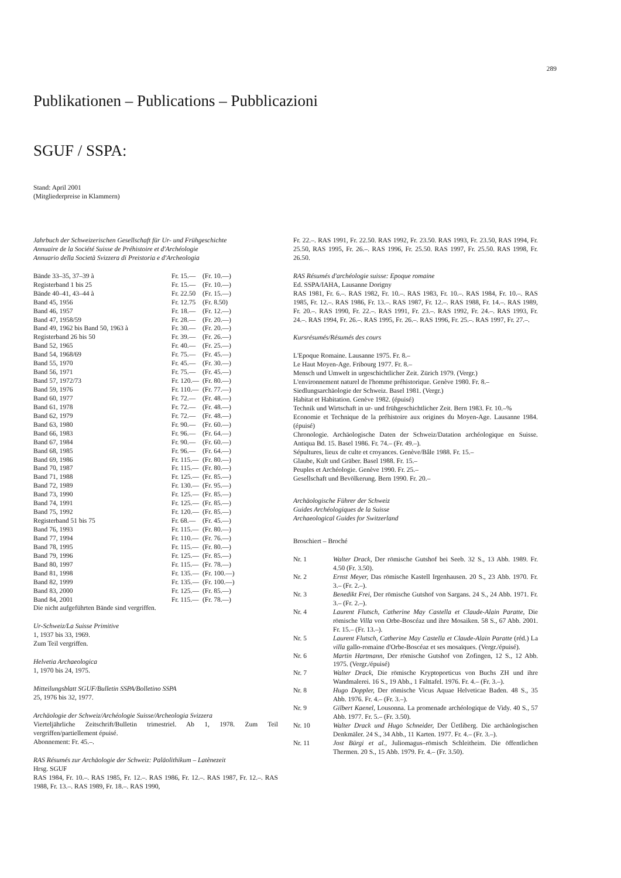289
Publikationen – Publications – Pubblicazioni
SGUF / SSPA:
Stand: April 2001
(Mitgliederpreise in Klammern)
Jahrbuch der Schweizerischen Gesellschaft für Ur- und Frühgeschichte
Annuaire de la Société Suisse de Préhistoire et d'Archéologie
Annuario della Società Svizzera di Preistoria e d'Archeologia
| Bände 33–35, 37–39 à | Fr. 15.— | (Fr. 10.—) |
| Registerband 1 bis 25 | Fr. 15.— | (Fr. 10.—) |
| Bände 40–41, 43–44 à | Fr. 22.50 | (Fr. 15.—) |
| Band 45, 1956 | Fr. 12.75 | (Fr. 8.50) |
| Band 46, 1957 | Fr. 18.— | (Fr. 12.—) |
| Band 47, 1958/59 | Fr. 28.— | (Fr. 20.—) |
| Band 49, 1962 bis Band 50, 1963 à | Fr. 30.— | (Fr. 20.—) |
| Registerband 26 bis 50 | Fr. 39.— | (Fr. 26.—) |
| Band 52, 1965 | Fr. 40.— | (Fr. 25.—) |
| Band 54, 1968/69 | Fr. 75.— | (Fr. 45.—) |
| Band 55, 1970 | Fr. 45.— | (Fr. 30.—) |
| Band 56, 1971 | Fr. 75.— | (Fr. 45.—) |
| Band 57, 1972/73 | Fr. 120.— | (Fr. 80.—) |
| Band 59, 1976 | Fr. 110.— | (Fr. 77.—) |
| Band 60, 1977 | Fr. 72.— | (Fr. 48.—) |
| Band 61, 1978 | Fr. 72.— | (Fr. 48.—) |
| Band 62, 1979 | Fr. 72.— | (Fr. 48.—) |
| Band 63, 1980 | Fr. 90.— | (Fr. 60.—) |
| Band 66, 1983 | Fr. 96.— | (Fr. 64.—) |
| Band 67, 1984 | Fr. 90.— | (Fr. 60.—) |
| Band 68, 1985 | Fr. 96.— | (Fr. 64.—) |
| Band 69, 1986 | Fr. 115.— | (Fr. 80.—) |
| Band 70, 1987 | Fr. 115.— | (Fr. 80.—) |
| Band 71, 1988 | Fr. 125.— | (Fr. 85.—) |
| Band 72, 1989 | Fr. 130.— | (Fr. 95.—) |
| Band 73, 1990 | Fr. 125.— | (Fr. 85.—) |
| Band 74, 1991 | Fr. 125.— | (Fr. 85.—) |
| Band 75, 1992 | Fr. 120.— | (Fr. 85.—) |
| Registerband 51 bis 75 | Fr. 68.— | (Fr. 45.—) |
| Band 76, 1993 | Fr. 115.— | (Fr. 80.—) |
| Band 77, 1994 | Fr. 110.— | (Fr. 76.—) |
| Band 78, 1995 | Fr. 115.— | (Fr. 80.—) |
| Band 79, 1996 | Fr. 125.— | (Fr. 85.—) |
| Band 80, 1997 | Fr. 115.— | (Fr. 78.—) |
| Band 81, 1998 | Fr. 135.— | (Fr. 100.—) |
| Band 82, 1999 | Fr. 135.— | (Fr. 100.—) |
| Band 83, 2000 | Fr. 125.— | (Fr. 85.—) |
| Band 84, 2001 | Fr. 115.— | (Fr. 78.—) |
Die nicht aufgeführten Bände sind vergriffen.
Ur-Schweiz/La Suisse Primitive
1, 1937 bis 33, 1969.
Zum Teil vergriffen.
Helvetia Archaeologica
1, 1970 bis 24, 1975.
Mitteilungsblatt SGUF/Bulletin SSPA/Bolletino SSPA
25, 1976 bis 32, 1977.
Archäologie der Schweiz/Archéologie Suisse/Archeologia Svizzera
Vierteljährliche Zeitschrift/Bulletin trimestriel. Ab 1, 1978. Zum Teil vergriffen/partiellement épuisé.
Abonnement: Fr. 45.–.
RAS Résumés zur Archäologie der Schweiz: Paläolithikum – Latènezeit
Hrsg. SGUF
RAS 1984, Fr. 10.–. RAS 1985, Fr. 12.–. RAS 1986, Fr. 12.–. RAS 1987, Fr. 12.–. RAS 1988, Fr. 13.–. RAS 1989, Fr. 18.–. RAS 1990,
Fr. 22.–. RAS 1991, Fr. 22.50. RAS 1992, Fr. 23.50. RAS 1993, Fr. 23.50, RAS 1994, Fr. 25.50, RAS 1995, Fr. 26.–. RAS 1996, Fr. 25.50. RAS 1997, Fr. 25.50. RAS 1998, Fr. 26.50.
RAS Résumés d'archéologie suisse: Epoque romaine
Ed. SSPA/IAHA, Lausanne Dorigny
RAS 1981, Fr. 6.–. RAS 1982, Fr. 10.–. RAS 1983, Fr. 10.–. RAS 1984, Fr. 10.–. RAS 1985, Fr. 12.–. RAS 1986, Fr. 13.–. RAS 1987, Fr. 12.–. RAS 1988, Fr. 14.–. RAS 1989, Fr. 20.–. RAS 1990, Fr. 22.–. RAS 1991, Fr. 23.–. RAS 1992, Fr. 24.–. RAS 1993, Fr. 24.–. RAS 1994, Fr. 26.–. RAS 1995, Fr. 26.–. RAS 1996, Fr. 25.–. RAS 1997, Fr. 27.–.
Kursrésumés/Résumés des cours
L'Epoque Romaine. Lausanne 1975. Fr. 8.–
Le Haut Moyen-Age. Fribourg 1977. Fr. 8.–
Mensch und Umwelt in urgeschichtlicher Zeit. Zürich 1979. (Vergr.)
L'environnement naturel de l'homme préhistorique. Genève 1980. Fr. 8.–
Siedlungsarchäologie der Schweiz. Basel 1981. (Vergr.)
Habitat et Habitation. Genève 1982. (épuisé)
Technik und Wirtschaft in ur- und frühgeschichtlicher Zeit. Bern 1983. Fr. 10.–%
Economie et Technique de la préhistoire aux origines du Moyen-Age. Lausanne 1984. (épuisé)
Chronologie. Archäologische Daten der Schweiz/Datation archéologique en Suisse. Antiqua Bd. 15. Basel 1986. Fr. 74.– (Fr. 49.–).
Sépultures, lieux de culte et croyances. Genève/Bâle 1988. Fr. 15.–
Glaube, Kult und Gräber. Basel 1988. Fr. 15.–
Peuples et Archéologie. Genève 1990. Fr. 25.–
Gesellschaft und Bevölkerung. Bern 1990. Fr. 20.–
Archäologische Führer der Schweiz
Guides Archéologiques de la Suisse
Archaeological Guides for Switzerland
Broschiert – Broché
| Nr. 1 | Walter Drack, Der römische Gutshof bei Seeb. 32 S., 13 Abb. 1989. Fr. 4.50 (Fr. 3.50). |
| Nr. 2 | Ernst Meyer, Das römische Kastell Irgenhausen. 20 S., 23 Abb. 1970. Fr. 3.– (Fr. 2.–). |
| Nr. 3 | Benedikt Frei, Der römische Gutshof von Sargans. 24 S., 24 Abb. 1971. Fr. 3.– (Fr. 2.–). |
| Nr. 4 | Laurent Flutsch, Catherine May Castella et Claude-Alain Paratte, Die römische Villa von Orbe-Boscéaz und ihre Mosaiken. 58 S., 67 Abb. 2001. Fr. 15.– (Fr. 13.–). |
| Nr. 5 | Laurent Flutsch, Catherine May Castella et Claude-Alain Paratte (réd.) La villa gallo-romaine d'Orbe-Boscéaz et ses mosaïques. (Vergr./épuisé). |
| Nr. 6 | Martin Hartmann, Der römische Gutshof von Zofingen, 12 S., 12 Abb. 1975. (Vergr./épuisé) |
| Nr. 7 | Walter Drack, Die römische Kryptoporticus von Buchs ZH und ihre Wandmalerei. 16 S., 19 Abb., 1 Falttafel. 1976. Fr. 4.– (Fr. 3.–). |
| Nr. 8 | Hugo Doppler, Der römische Vicus Aquae Helveticae Baden. 48 S., 35 Abb. 1976. Fr. 4.– (Fr. 3.–). |
| Nr. 9 | Gilbert Kaenel, Lousonna. La promenade archéologique de Vidy. 40 S., 57 Abb. 1977. Fr. 5.– (Fr. 3.50). |
| Nr. 10 | Walter Drack und Hugo Schneider, Der Üetliberg. Die archäologischen Denkmäler. 24 S., 34 Abb., 11 Karten. 1977. Fr. 4.– (Fr. 3.–). |
| Nr. 11 | Jost Bürgi et al., Juliomagus–römisch Schleitheim. Die öffentlichen Thermen. 20 S., 15 Abb. 1979. Fr. 4.– (Fr. 3.50). |